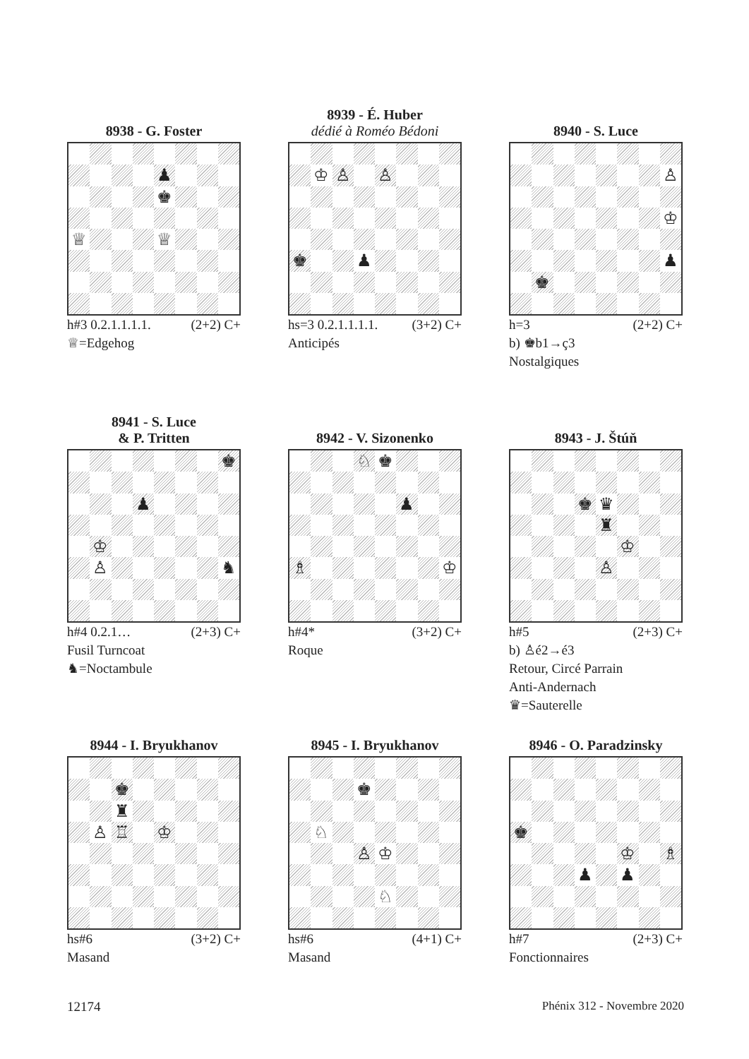8938 - G. Foster
♟
♚
♕
♕
h#3 0.2.1.1.1.1. (2+2) C+
♕=Edgehog
8939 - É. Huber
dédié à Roméo Bédoni
♔
♙
♙
♚
♟
hs=3 0.2.1.1.1.1. (3+2) C+
Anticipés
8940 - S. Luce
♙
♔
♟
♚
h=3 (2+2) C+
b) ♚b1→ç3
Nostalgiques
8941 - S. Luce
& P. Tritten
♚
♟
♔
♙
♞
h#4 0.2.1… (2+3) C+
Fusil Turncoat
♞=Noctambule
8942 - V. Sizonenko
♘
♚
♟
♗
♔
h#4* (3+2) C+
Roque
8943 - J. Štúň
♚
♛
♜
♔
♙
h#5 (2+3) C+
b) ♙é2→é3
Retour, Circé Parrain
Anti-Andernach
♛=Sauterelle
8944 - I. Bryukhanov
♚
♜
♙
♖
♔
hs#6 (3+2) C+
Masand
8945 - I. Bryukhanov
♚
♘
♙
♔
♘
hs#6 (4+1) C+
Masand
8946 - O. Paradzinsky
♚
♔
♗
♟
♟
h#7 (2+3) C+
Fonctionnaires
12174 Phénix 312 - Novembre 2020